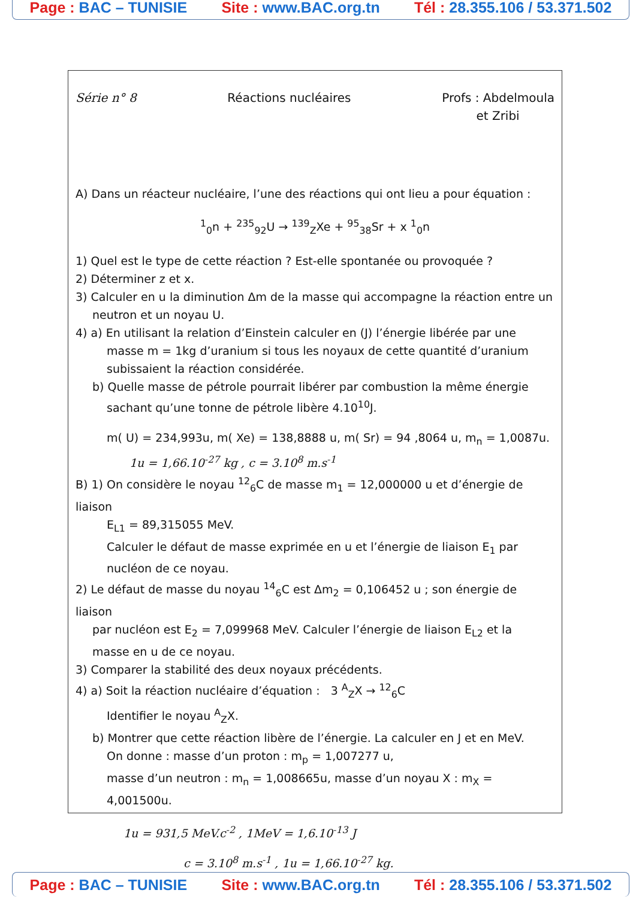Page : BAC – TUNISIE Site : www.BAC.org.tn Tél : 28.355.106 / 53.371.502
Série n° 8 Réactions nucléaires Profs : Abdelmoula
et Zribi
A) Dans un réacteur nucléaire, l’une des réactions qui ont lieu a pour équation :
<sup>1</sup> <sub>0</sub>n + <sup>235</sup><sub>92</sub>U → <sup>139</sup><sub>Z</sub>Xe + <sup>95</sup><sub>38</sub>Sr + x <sup>1</sup><sub>0</sub>n
1) Quel est le type de cette réaction ? Est-elle spontanée ou provoquée ?
2) Déterminer z et x.
3) Calculer en u la diminution Δm de la masse qui accompagne la réaction entre un
neutron et un noyau U.
4) a) En utilisant la relation d’Einstein calculer en (J) l’énergie libérée par une
masse m = 1kg d’uranium si tous les noyaux de cette quantité d’uranium
subissaient la réaction considérée.
b) Quelle masse de pétrole pourrait libérer par combustion la même énergie
sachant qu’une tonne de pétrole libère 4.10<sup>10</sup>J.
m( U) = 234,993u, m( Xe) = 138,8888 u, m( Sr) = 94 ,8064 u, m<sub>n</sub> = 1,0087u.
1u = 1,66.10<sup>-27</sup> kg , c = 3.10<sup>8</sup> m.s<sup>-1</sup>
B) 1) On considère le noyau <sup>12</sup><sub>6</sub>C de masse m<sub>1</sub> = 12,000000 u et d’énergie de liaison
E<sub>L1</sub> = 89,315055 MeV.
Calculer le défaut de masse exprimée en u et l’énergie de liaison E<sub>1</sub> par
nucléon de ce noyau.
2) Le défaut de masse du noyau <sup>14</sup><sub>6</sub>C est Δm<sub>2</sub> = 0,106452 u ; son énergie de liaison
par nucléon est E<sub>2</sub> = 7,099968 MeV. Calculer l’énergie de liaison E<sub>L2</sub> et la
masse en u de ce noyau.
3) Comparer la stabilité des deux noyaux précédents.
4) a) Soit la réaction nucléaire d’équation : 3 <sup>A</sup><sub>Z</sub>X → <sup>12</sup><sub>6</sub>C
Identifier le noyau <sup>A</sup><sub>Z</sub>X.
b) Montrer que cette réaction libère de l’énergie. La calculer en J et en MeV.
On donne : masse d’un proton : m<sub>p</sub> = 1,007277 u,
masse d’un neutron : m<sub>n</sub> = 1,008665u, masse d’un noyau X : m<sub>X</sub> = 4,001500u.
1u = 931,5 MeV.c<sup>-2</sup> , 1MeV = 1,6.10<sup>-13</sup> J
c = 3.10<sup>8</sup> m.s<sup>-1</sup> , 1u = 1,66.10<sup>-27</sup> kg.
Page : BAC – TUNISIE Site : www.BAC.org.tn Tél : 28.355.106 / 53.371.502